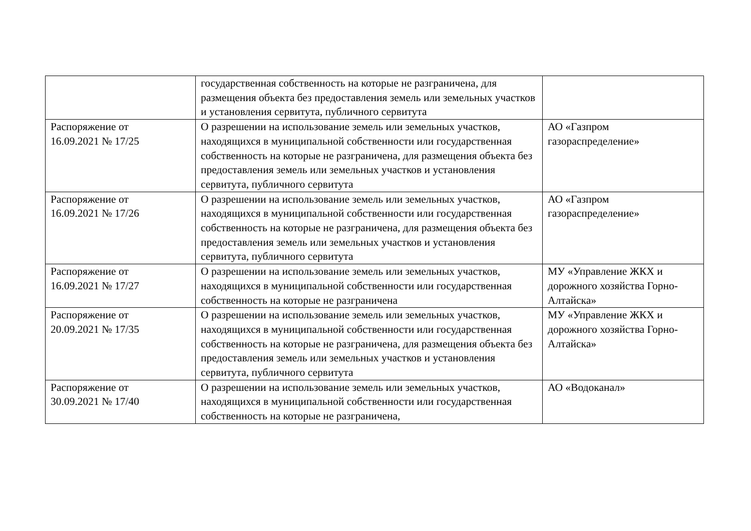| | государственная собственность на которые не разграничена, для размещения объекта без предоставления земель или земельных участков и установления сервитута, публичного сервитута | |
| Распоряжение от 16.09.2021 № 17/25 | О разрешении на использование земель или земельных участков, находящихся в муниципальной собственности или государственная собственность на которые не разграничена, для размещения объекта без предоставления земель или земельных участков и установления сервитута, публичного сервитута | АО «Газпром газораспределение» |
| Распоряжение от 16.09.2021 № 17/26 | О разрешении на использование земель или земельных участков, находящихся в муниципальной собственности или государственная собственность на которые не разграничена, для размещения объекта без предоставления земель или земельных участков и установления сервитута, публичного сервитута | АО «Газпром газораспределение» |
| Распоряжение от 16.09.2021 № 17/27 | О разрешении на использование земель или земельных участков, находящихся в муниципальной собственности или государственная собственность на которые не разграничена | МУ «Управление ЖКХ и дорожного хозяйства Горно-Алтайска» |
| Распоряжение от 20.09.2021 № 17/35 | О разрешении на использование земель или земельных участков, находящихся в муниципальной собственности или государственная собственность на которые не разграничена, для размещения объекта без предоставления земель или земельных участков и установления сервитута, публичного сервитута | МУ «Управление ЖКХ и дорожного хозяйства Горно-Алтайска» |
| Распоряжение от 30.09.2021 № 17/40 | О разрешении на использование земель или земельных участков, находящихся в муниципальной собственности или государственная собственность на которые не разграничена, | АО «Водоканал» |